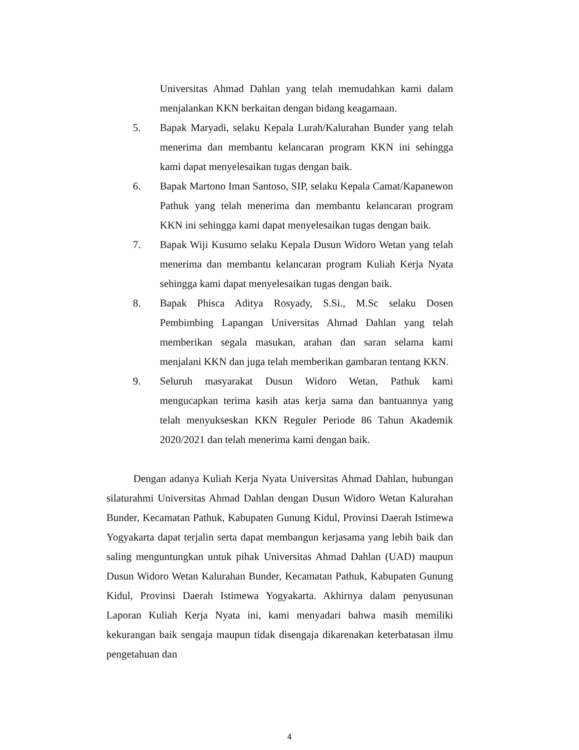Universitas Ahmad Dahlan yang telah memudahkan kami dalam menjalankan KKN berkaitan dengan bidang keagamaan.
5. Bapak Maryadi, selaku Kepala Lurah/Kalurahan Bunder yang telah menerima dan membantu kelancaran program KKN ini sehingga kami dapat menyelesaikan tugas dengan baik.
6. Bapak Martono Iman Santoso, SIP, selaku Kepala Camat/Kapanewon Pathuk yang telah menerima dan membantu kelancaran program KKN ini sehingga kami dapat menyelesaikan tugas dengan baik.
7. Bapak Wiji Kusumo selaku Kepala Dusun Widoro Wetan yang telah menerima dan membantu kelancaran program Kuliah Kerja Nyata sehingga kami dapat menyelesaikan tugas dengan baik.
8. Bapak Phisca Aditya Rosyady, S.Si., M.Sc selaku Dosen Pembimbing Lapangan Universitas Ahmad Dahlan yang telah memberikan segala masukan, arahan dan saran selama kami menjalani KKN dan juga telah memberikan gambaran tentang KKN.
9. Seluruh masyarakat Dusun Widoro Wetan, Pathuk kami mengucapkan terima kasih atas kerja sama dan bantuannya yang telah menyukseskan KKN Reguler Periode 86 Tahun Akademik 2020/2021 dan telah menerima kami dengan baik.
Dengan adanya Kuliah Kerja Nyata Universitas Ahmad Dahlan, hubungan silaturahmi Universitas Ahmad Dahlan dengan Dusun Widoro Wetan Kalurahan Bunder, Kecamatan Pathuk, Kabupaten Gunung Kidul, Provinsi Daerah Istimewa Yogyakarta dapat terjalin serta dapat membangun kerjasama yang lebih baik dan saling menguntungkan untuk pihak Universitas Ahmad Dahlan (UAD) maupun Dusun Widoro Wetan Kalurahan Bunder, Kecamatan Pathuk, Kabupaten Gunung Kidul, Provinsi Daerah Istimewa Yogyakarta. Akhirnya dalam penyusunan Laporan Kuliah Kerja Nyata ini, kami menyadari bahwa masih memiliki kekurangan baik sengaja maupun tidak disengaja dikarenakan keterbatasan ilmu pengetahuan dan
4